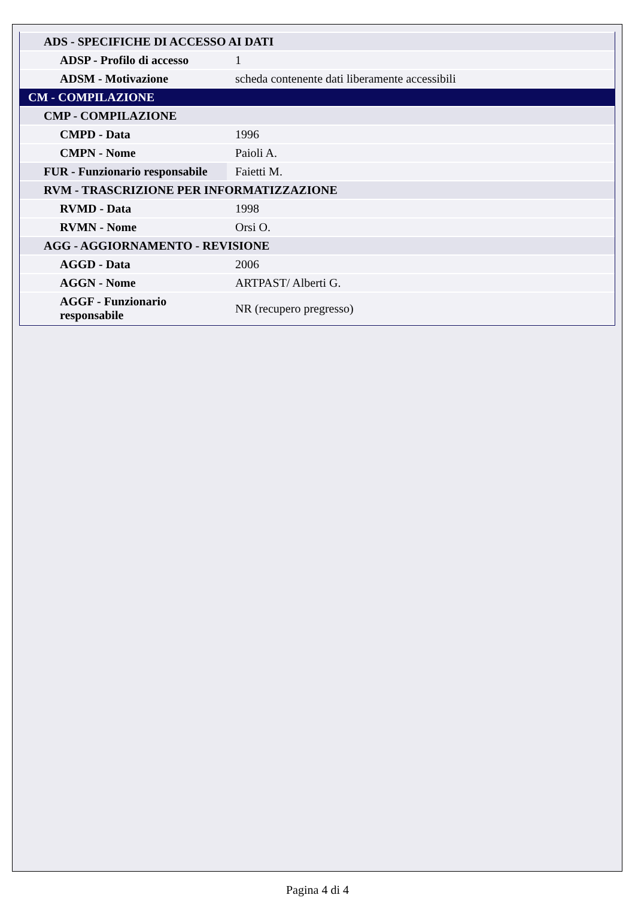| ADS - SPECIFICHE DI ACCESSO AI DATI | |
| ADSP - Profilo di accesso | 1 |
| ADSM - Motivazione | scheda contenente dati liberamente accessibili |
| CM - COMPILAZIONE | |
| CMP - COMPILAZIONE | |
| CMPD - Data | 1996 |
| CMPN - Nome | Paioli A. |
| FUR - Funzionario responsabile | Faietti M. |
| RVM - TRASCRIZIONE PER INFORMATIZZAZIONE | |
| RVMD - Data | 1998 |
| RVMN - Nome | Orsi O. |
| AGG - AGGIORNAMENTO - REVISIONE | |
| AGGD - Data | 2006 |
| AGGN - Nome | ARTPAST/ Alberti G. |
| AGGF - Funzionario responsabile | NR (recupero pregresso) |
Pagina 4 di 4